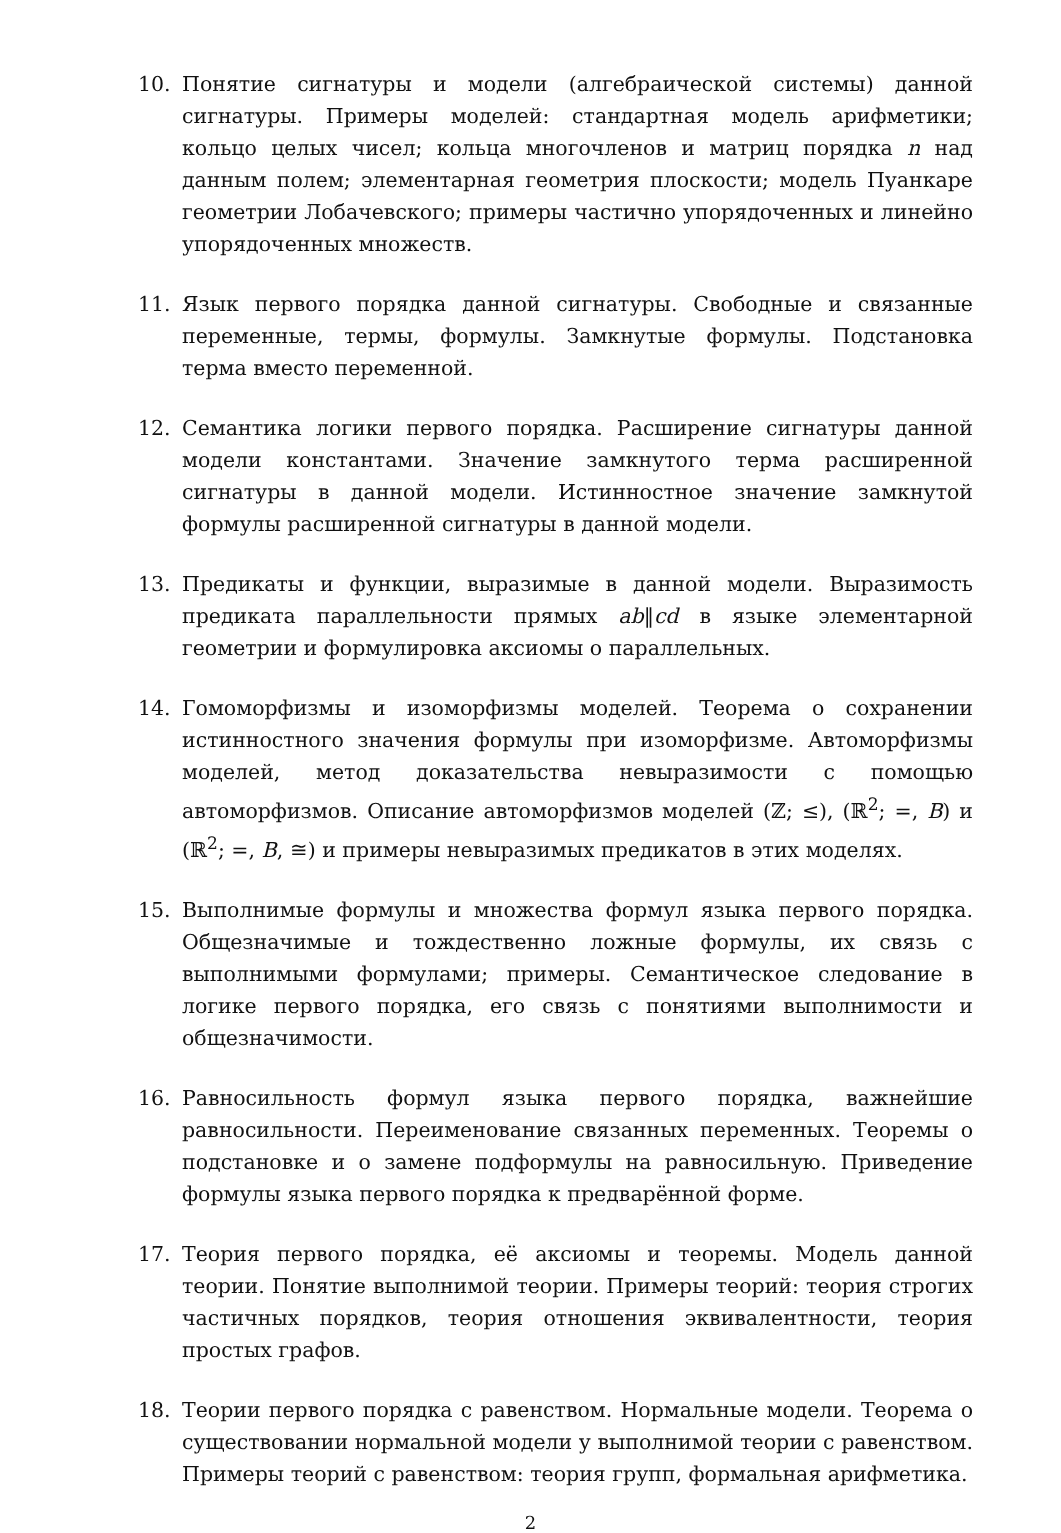10. Понятие сигнатуры и модели (алгебраической системы) данной сигнатуры. Примеры моделей: стандартная модель арифметики; кольцо целых чисел; кольца многочленов и матриц порядка n над данным полем; элементарная геометрия плоскости; модель Пуанкаре геометрии Лобачевского; примеры частично упорядоченных и линейно упорядоченных множеств.
11. Язык первого порядка данной сигнатуры. Свободные и связанные переменные, термы, формулы. Замкнутые формулы. Подстановка терма вместо переменной.
12. Семантика логики первого порядка. Расширение сигнатуры данной модели константами. Значение замкнутого терма расширенной сигнатуры в данной модели. Истинностное значение замкнутой формулы расширенной сигнатуры в данной модели.
13. Предикаты и функции, выразимые в данной модели. Выразимость предиката параллельности прямых ab‖cd в языке элементарной геометрии и формулировка аксиомы о параллельных.
14. Гомоморфизмы и изоморфизмы моделей. Теорема о сохранении истинностного значения формулы при изоморфизме. Автоморфизмы моделей, метод доказательства невыразимости с помощью автоморфизмов. Описание автоморфизмов моделей (ℤ; ≤), (ℝ<sup>2</sup>; =, B) и (ℝ<sup>2</sup>; =, B, ≅) и примеры невыразимых предикатов в этих моделях.
15. Выполнимые формулы и множества формул языка первого порядка. Общезначимые и тождественно ложные формулы, их связь с выполнимыми формулами; примеры. Семантическое следование в логике первого порядка, его связь с понятиями выполнимости и общезначимости.
16. Равносильность формул языка первого порядка, важнейшие равносильности. Переименование связанных переменных. Теоремы о подстановке и о замене подформулы на равносильную. Приведение формулы языка первого порядка к предварённой форме.
17. Теория первого порядка, её аксиомы и теоремы. Модель данной теории. Понятие выполнимой теории. Примеры теорий: теория строгих частичных порядков, теория отношения эквивалентности, теория простых графов.
18. Теории первого порядка с равенством. Нормальные модели. Теорема о существовании нормальной модели у выполнимой теории с равенством. Примеры теорий с равенством: теория групп, формальная арифметика.
2